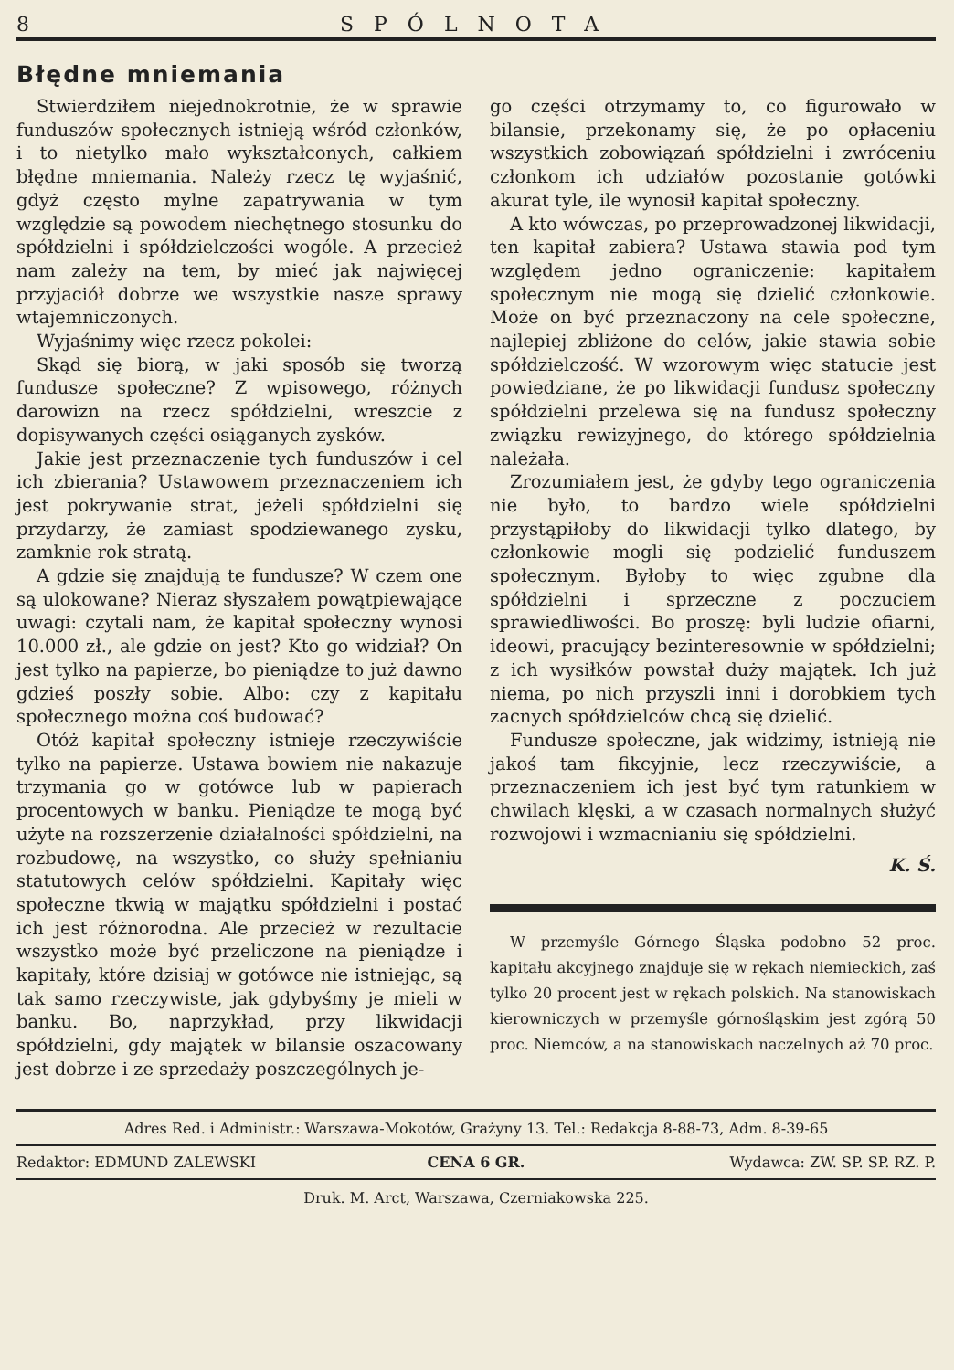8 SPÓLNOTA
Błędne mniemania
Stwierdziłem niejednokrotnie, że w sprawie funduszów społecznych istnieją wśród członków, i to nietylko mało wykształconych, całkiem błędne mniemania. Należy rzecz tę wyjaśnić, gdyż często mylne zapatrywania w tym względzie są powodem niechętnego stosunku do spółdzielni i spółdzielczości wogóle. A przecież nam zależy na tem, by mieć jak najwięcej przyjaciół dobrze we wszystkie nasze sprawy wtajemniczonych.
Wyjaśnimy więc rzecz pokolei:
Skąd się biorą, w jaki sposób się tworzą fundusze społeczne? Z wpisowego, różnych darowizn na rzecz spółdzielni, wreszcie z dopisywanych części osiąganych zysków.
Jakie jest przeznaczenie tych funduszów i cel ich zbierania? Ustawowem przeznaczeniem ich jest pokrywanie strat, jeżeli spółdzielni się przydarzy, że zamiast spodziewanego zysku, zamknie rok stratą.
A gdzie się znajdują te fundusze? W czem one są ulokowane? Nieraz słyszałem powątpiewające uwagi: czytali nam, że kapitał społeczny wynosi 10.000 zł., ale gdzie on jest? Kto go widział? On jest tylko na papierze, bo pieniądze to już dawno gdzieś poszły sobie. Albo: czy z kapitału społecznego można coś budować?
Otóż kapitał społeczny istnieje rzeczywiście tylko na papierze. Ustawa bowiem nie nakazuje trzymania go w gotówce lub w papierach procentowych w banku. Pieniądze te mogą być użyte na rozszerzenie działalności spółdzielni, na rozbudowę, na wszystko, co służy spełnianiu statutowych celów spółdzielni. Kapitały więc społeczne tkwią w majątku spółdzielni i postać ich jest różnorodna. Ale przecież w rezultacie wszystko może być przeliczone na pieniądze i kapitały, które dzisiaj w gotówce nie istniejąc, są tak samo rzeczywiste, jak gdybyśmy je mieli w banku. Bo, naprzykład, przy likwidacji spółdzielni, gdy majątek w bilansie oszacowany jest dobrze i ze sprzedaży poszczególnych je-
go części otrzymamy to, co figurowało w bilansie, przekonamy się, że po opłaceniu wszystkich zobowiązań spółdzielni i zwróceniu członkom ich udziałów pozostanie gotówki akurat tyle, ile wynosił kapitał społeczny.
A kto wówczas, po przeprowadzonej likwidacji, ten kapitał zabiera? Ustawa stawia pod tym względem jedno ograniczenie: kapitałem społecznym nie mogą się dzielić członkowie. Może on być przeznaczony na cele społeczne, najlepiej zbliżone do celów, jakie stawia sobie spółdzielczość. W wzorowym więc statucie jest powiedziane, że po likwidacji fundusz społeczny spółdzielni przelewa się na fundusz społeczny związku rewizyjnego, do którego spółdzielnia należała.
Zrozumiałem jest, że gdyby tego ograniczenia nie było, to bardzo wiele spółdzielni przystąpiłoby do likwidacji tylko dlatego, by członkowie mogli się podzielić funduszem społecznym. Byłoby to więc zgubne dla spółdzielni i sprzeczne z poczuciem sprawiedliwości. Bo proszę: byli ludzie ofiarni, ideowi, pracujący bezinteresownie w spółdzielni; z ich wysiłków powstał duży majątek. Ich już niema, po nich przyszli inni i dorobkiem tych zacnych spółdzielców chcą się dzielić.
Fundusze społeczne, jak widzimy, istnieją nie jakoś tam fikcyjnie, lecz rzeczywiście, a przeznaczeniem ich jest być tym ratunkiem w chwilach klęski, a w czasach normalnych służyć rozwojowi i wzmacnianiu się spółdzielni.
K. Ś.
W przemyśle Górnego Śląska podobno 52 proc. kapitału akcyjnego znajduje się w rękach niemieckich, zaś tylko 20 procent jest w rękach polskich. Na stanowiskach kierowniczych w przemyśle górnośląskim jest zgórą 50 proc. Niemców, a na stanowiskach naczelnych aż 70 proc.
Adres Red. i Administr.: Warszawa-Mokotów, Grażyny 13. Tel.: Redakcja 8-88-73, Adm. 8-39-65
Redaktor: EDMUND ZALEWSKI CENA 6 GR. Wydawca: ZW. SP. SP. RZ. P.
Druk. M. Arct, Warszawa, Czerniakowska 225.